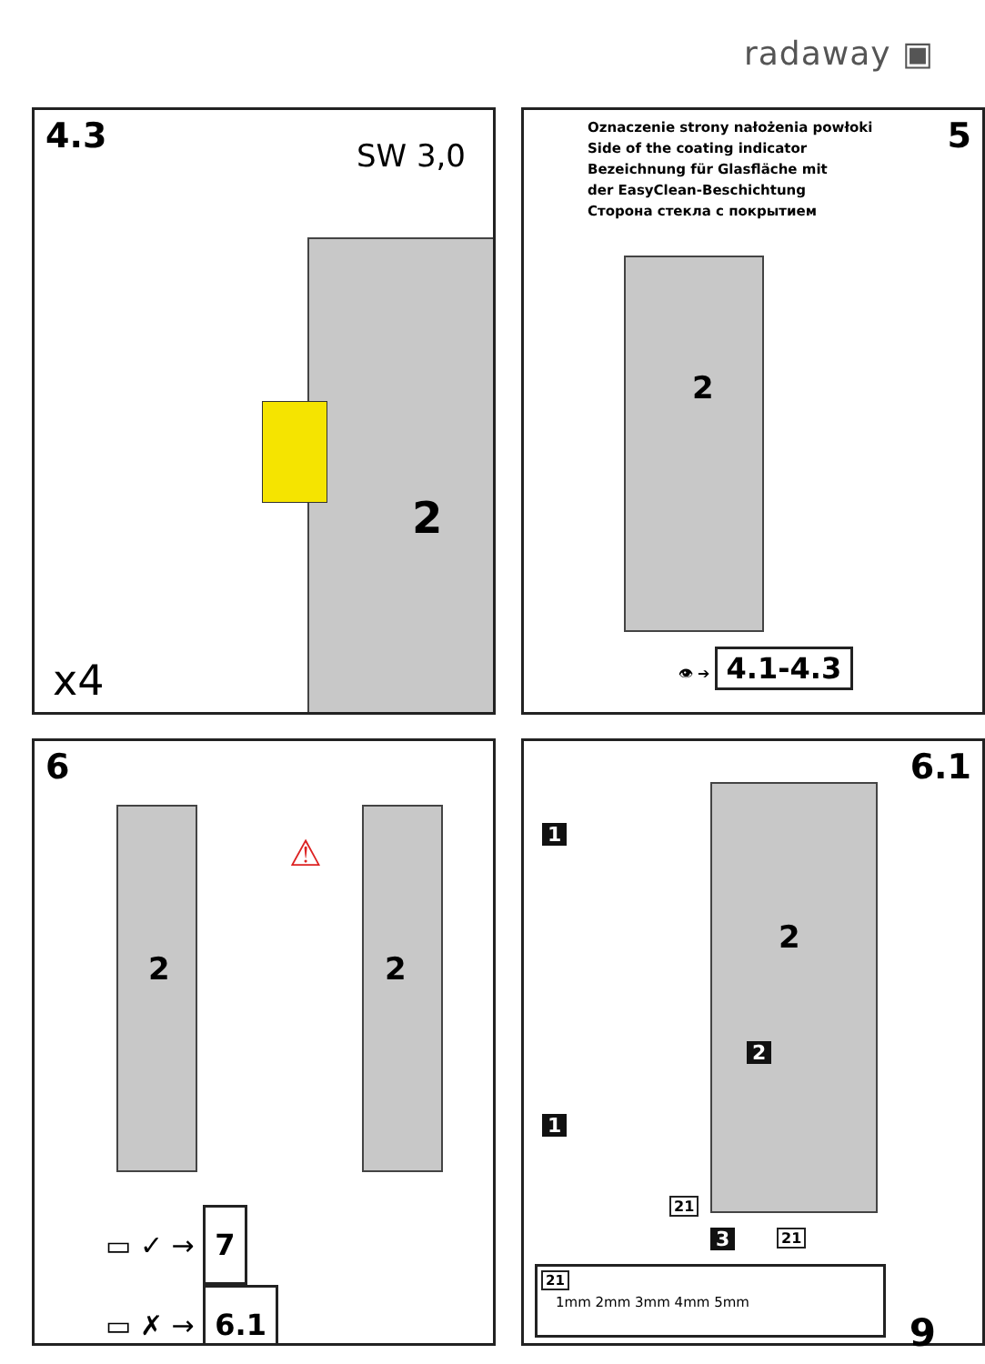radaway ▣
4.3
SW 3,0
2
x4
5
Oznaczenie strony nałożenia powłoki
Side of the coating indicator
Bezeichnung für Glasfläche mit
der EasyClean-Beschichtung
Сторона стекла с покрытием
2
👁 ➔ 4.1-4.3
6
2 2
⚠
▭ ✓ → 7
▭ ✗ → 6.1
6.1
2
1
1
2
21
3 21
21
1mm 2mm 3mm 4mm 5mm
9